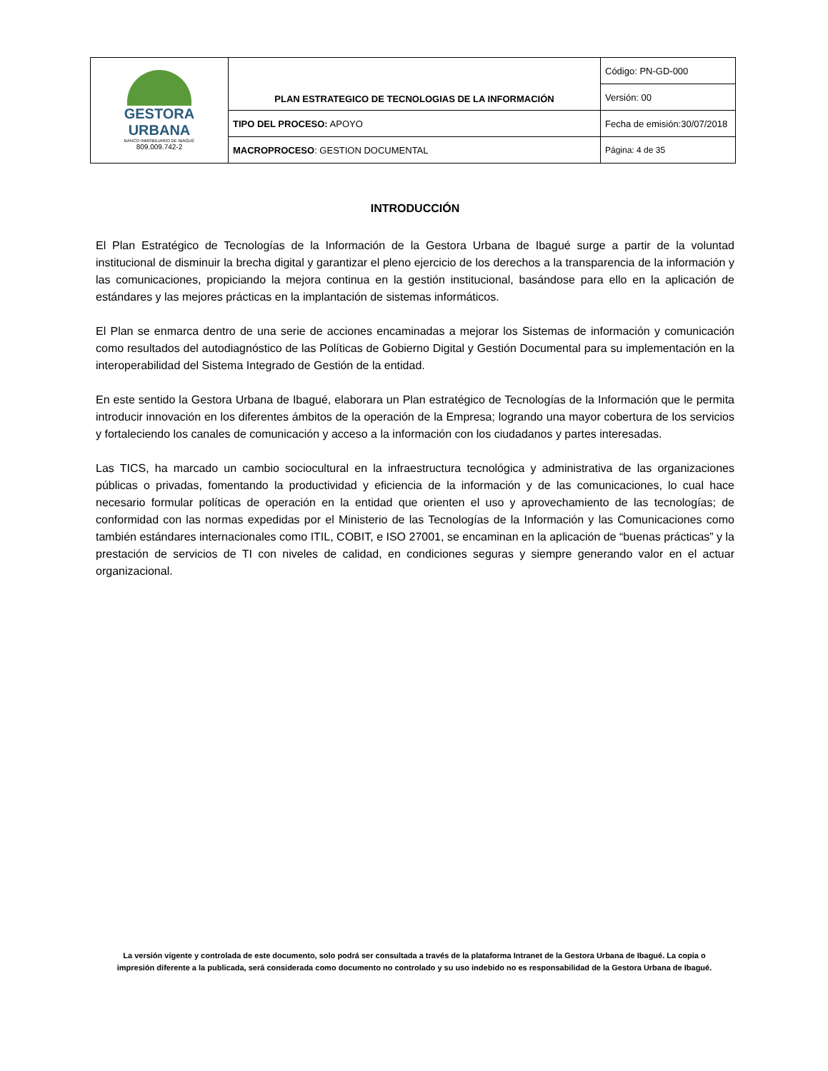| GESTORA URBANA BANCO INMOBILIARIO DE IBAGUÉ 809.009.742-2 | PLAN ESTRATEGICO DE TECNOLOGIAS DE LA INFORMACIÓN | Código: PN-GD-000 |
| | | Versión: 00 |
| | TIPO DEL PROCESO: APOYO | Fecha de emisión:30/07/2018 |
| | MACROPROCESO : GESTION DOCUMENTAL | Página: 4 de 35 |
INTRODUCCIÓN
El Plan Estratégico de Tecnologías de la Información de la Gestora Urbana de Ibagué surge a partir de la voluntad institucional de disminuir la brecha digital y garantizar el pleno ejercicio de los derechos a la transparencia de la información y las comunicaciones, propiciando la mejora continua en la gestión institucional, basándose para ello en la aplicación de estándares y las mejores prácticas en la implantación de sistemas informáticos.
El Plan se enmarca dentro de una serie de acciones encaminadas a mejorar los Sistemas de información y comunicación como resultados del autodiagnóstico de las Políticas de Gobierno Digital y Gestión Documental para su implementación en la interoperabilidad del Sistema Integrado de Gestión de la entidad.
En este sentido la Gestora Urbana de Ibagué, elaborara un Plan estratégico de Tecnologías de la Información que le permita introducir innovación en los diferentes ámbitos de la operación de la Empresa; logrando una mayor cobertura de los servicios y fortaleciendo los canales de comunicación y acceso a la información con los ciudadanos y partes interesadas.
Las TICS, ha marcado un cambio sociocultural en la infraestructura tecnológica y administrativa de las organizaciones públicas o privadas, fomentando la productividad y eficiencia de la información y de las comunicaciones, lo cual hace necesario formular políticas de operación en la entidad que orienten el uso y aprovechamiento de las tecnologías; de conformidad con las normas expedidas por el Ministerio de las Tecnologías de la Información y las Comunicaciones como también estándares internacionales como ITIL, COBIT, e ISO 27001, se encaminan en la aplicación de “buenas prácticas” y la prestación de servicios de TI con niveles de calidad, en condiciones seguras y siempre generando valor en el actuar organizacional.
La versión vigente y controlada de este documento, solo podrá ser consultada a través de la plataforma Intranet de la Gestora Urbana de Ibagué. La copia o impresión diferente a la publicada, será considerada como documento no controlado y su uso indebido no es responsabilidad de la Gestora Urbana de Ibagué.